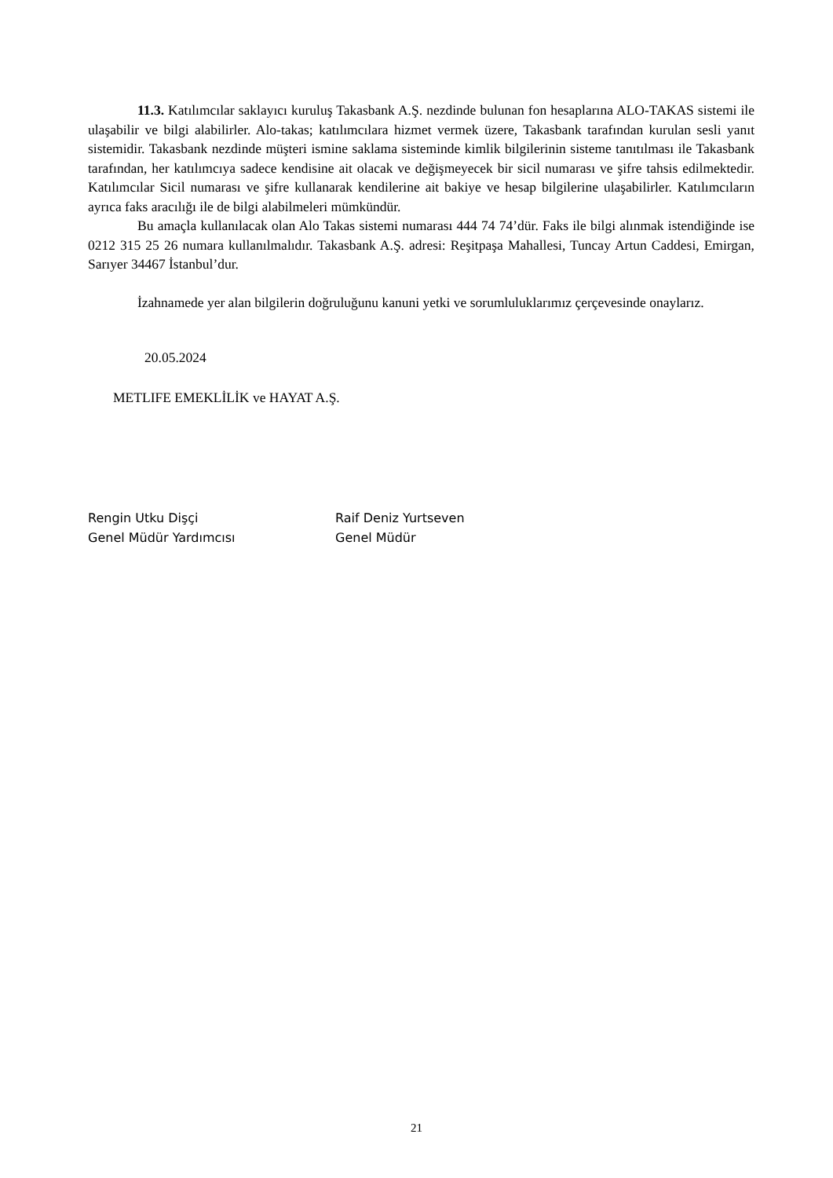11.3. Katılımcılar saklayıcı kuruluş Takasbank A.Ş. nezdinde bulunan fon hesaplarına ALO-TAKAS sistemi ile ulaşabilir ve bilgi alabilirler. Alo-takas; katılımcılara hizmet vermek üzere, Takasbank tarafından kurulan sesli yanıt sistemidir. Takasbank nezdinde müşteri ismine saklama sisteminde kimlik bilgilerinin sisteme tanıtılması ile Takasbank tarafından, her katılımcıya sadece kendisine ait olacak ve değişmeyecek bir sicil numarası ve şifre tahsis edilmektedir. Katılımcılar Sicil numarası ve şifre kullanarak kendilerine ait bakiye ve hesap bilgilerine ulaşabilirler. Katılımcıların ayrıca faks aracılığı ile de bilgi alabilmeleri mümkündür.
Bu amaçla kullanılacak olan Alo Takas sistemi numarası 444 74 74’dür. Faks ile bilgi alınmak istendiğinde ise 0212 315 25 26 numara kullanılmalıdır. Takasbank A.Ş. adresi: Reşitpaşa Mahallesi, Tuncay Artun Caddesi, Emirgan, Sarıyer 34467 İstanbul’dur.
İzahnamede yer alan bilgilerin doğruluğunu kanuni yetki ve sorumluluklarımız çerçevesinde onaylarız.
20.05.2024
METLIFE EMEKLİLİK ve HAYAT A.Ş.
Rengin Utku Dişçi
Genel Müdür Yardımcısı
Raif Deniz Yurtseven
Genel Müdür
21